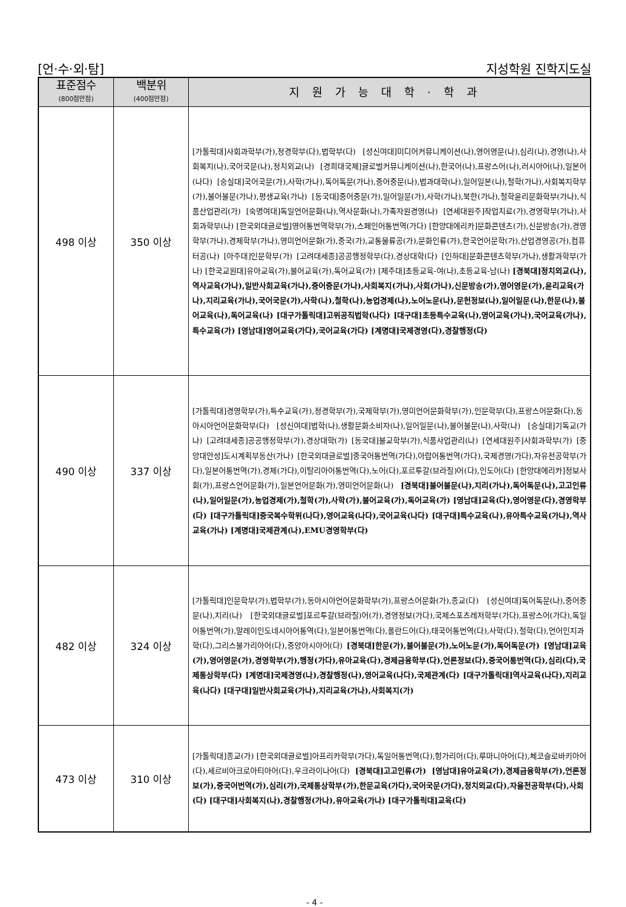[언·수·외·탐] 지성학원 진학지도실
| 표준점수 (800점만점) | 백분위 (400점만점) | 지원가능대학·학과 |
| --- | --- | --- |
| 498 이상 | 350 이상 | [가톨릭대]사회과학부(가),정경학부(다),법학부(다) [성신여대]미디어커뮤니케이션(나),영어영문(나),심리(나),경영(나),사회복지(나),국어국문(나),정치외교(나) [경희대국제]글로벌커뮤니케이션(나),한국어(나),프랑스어(나),러시아어(나),일본어(나다) [숭실대]국어국문(가),사학(가나),독어독문(가나),중어중문(나),법과대학(나),일어일본(나),철학(가나),사회복지학부(가),불어불문(가나),평생교육(가나) [동국대]중어중문(가),일어일문(가),사학(가나),북한(가나),철학윤리문화학부(가나),식품산업관리(가) [숙명여대]독일언어문화(나),역사문화(나),가족자원경영(나) [연세대원주]작업치료(가),경영학부(가나),사회과학부(나) [한국외대글로벌]영어통번역학부(가),스페인어통번역(가다) [한양대에리카]문화콘텐츠(가),신문방송(가),경영학부(가나),경제학부(가나),영미언어문화(가),중국(가),교통물류공(가),문화인류(가),한국언어문학(가),산업경영공(가),컴퓨터공(나) [아주대]인문학부(가) [고려대세종]공공행정학부(다),경상대학(다) [인하대]문화콘텐츠학부(가나),생활과학부(가나) [한국교원대]유아교육(가),불어교육(가),독어교육(가) [제주대]초등교육-여(나),초등교육-남(나) [경북대]정치외교(나),역사교육(가나),일반사회교육(가나),중어중문(가나),사회복지(가나),사회(가나),신문방송(가),영어영문(가),윤리교육(가나),지리교육(가나),국어국문(가),사학(나),철학(나),농업경제(나),노어노문(나),문헌정보(나),일어일문(나),한문(나),불어교육(나),독어교육(나) [대구가톨릭대]고위공직법학(나다) [대구대]초등특수교육(나),영어교육(가나),국어교육(가나),특수교육(가) [영남대]영어교육(가다),국어교육(가다) [계명대]국제경영(다),경찰행정(다) |
| 490 이상 | 337 이상 | [가톨릭대]경영학부(가),특수교육(가),정경학부(가),국제학부(가),영미언어문화학부(가),인문학부(다),프랑스어문화(다),동아시아언어문화학부(다) [성신여대]법학(나),생활문화소비자(나),일어일문(나),불어불문(나),사학(나) [숭실대]기독교(가나) [고려대세종]공공행정학부(가),경상대학(가) [동국대]불교학부(가),식품사업관리(나) [연세대원주]사회과학부(가) [중앙대안성]도시계획부동산(가나) [한국외대글로벌]중국어통번역(가다),아랍어통번역(가다),국제경영(가다),자유전공학부(가다),일본어통번역(가),경제(가다),이탈리아어통번역(다),노어(다),포르투갈(브라질)어(다),인도어(다) [한양대에리카]정보사회(가),프랑스언어문화(가),일본언어문화(가),영미언어문화(나) [경북대]불어불문(나),지리(가나),독어독문(나),고고인류(나),일어일문(가),농업경제(가),철학(가),사학(가),불어교육(가),독어교육(가) [영남대]교육(다),영어영문(다),경영학부(다) [대구가톨릭대]중국복수학위(나다),영어교육(나다),국어교육(나다) [대구대]특수교육(나),유아특수교육(가나),역사교육(가나) [계명대]국제관계(나),EMU경영학부(다) |
| 482 이상 | 324 이상 | [가톨릭대]인문학부(가),법학부(가),동아시아언어문화학부(가),프랑스어문화(가),종교(다) [성신여대]독어독문(나),중어중문(나),지리(나) [한국외대글로벌]포르투갈(브라질)어(가),경영정보(가다),국제스포츠레저학부(가다),프랑스어(가다),독일어통번역(가),말레이인도네시아어통역(다),일본어통번역(다),폴란드어(다),태국어통번역(다),사학(다),철학(다),언어인지과학(다),그리스불가리아어(다),중앙아시아어(다) [경북대]한문(가),불어불문(가),노어노문(가),독어독문(가) [영남대]교육(가),영어영문(가),경영학부(가),행정(가다),유아교육(다),경제금융학부(다),언론정보(다),중국어통번역(다),심리(다),국제통상학부(다) [계명대]국제경영(나),경찰행정(나),영어교육(나다),국제관계(다) [대구가톨릭대]역사교육(나다),지리교육(나다) [대구대]일반사회교육(가나),지리교육(가나),사회복지(가) |
| 473 이상 | 310 이상 | [가톨릭대]종교(가) [한국외대글로벌]아프리카학부(가다),독일어통번역(다),헝가리어(다),루마니아어(다),체코슬로바키아어(다),세르비아크로아티아어(다),우크라이나어(다) [경북대]고고인류(가) [영남대]유아교육(가),경제금융학부(가),언론정보(가),중국어번역(가),심리(가),국제통상학부(가),한문교육(가다),국어국문(가다),정치외교(다),자율전공학부(다),사회(다) [대구대]사회복지(나),경찰행정(가나),유아교육(가나) [대구가톨릭대]교육(다) |
- 4 -